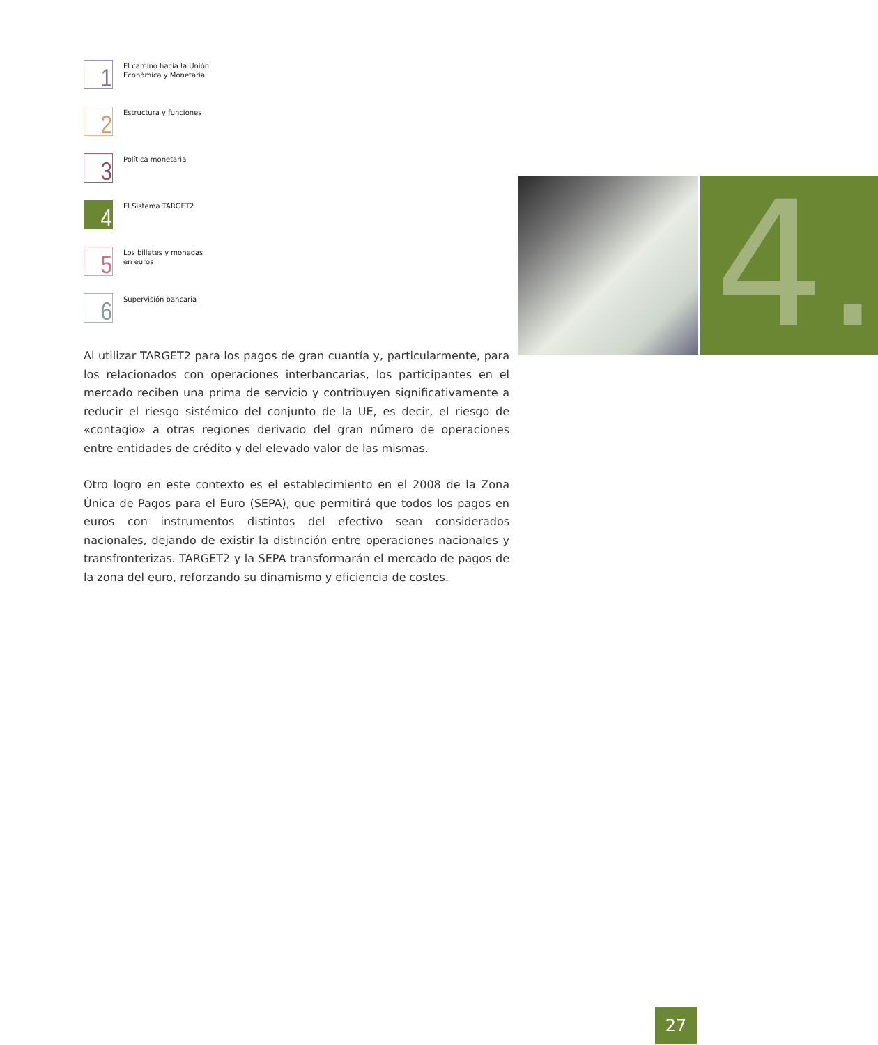1
El camino hacia la Unión
Económica y Monetaria
2
Estructura y funciones
3
Política monetaria
4
El Sistema TARGET2
5
Los billetes y monedas
en euros
6
Supervisión bancaria
Al utilizar TARGET2 para los pagos de gran cuantía y, particularmente, para los relacionados con operaciones interbancarias, los participantes en el mercado reciben una prima de servicio y contribuyen significativamente a reducir el riesgo sistémico del conjunto de la UE, es decir, el riesgo de «contagio» a otras regiones derivado del gran número de operaciones entre entidades de crédito y del elevado valor de las mismas.
Otro logro en este contexto es el establecimiento en el 2008 de la Zona Única de Pagos para el Euro (SEPA), que permitirá que todos los pagos en euros con instrumentos distintos del efectivo sean considerados nacionales, dejando de existir la distinción entre operaciones nacionales y transfronterizas. TARGET2 y la SEPA transformarán el mercado de pagos de la zona del euro, reforzando su dinamismo y eficiencia de costes.
4.
27